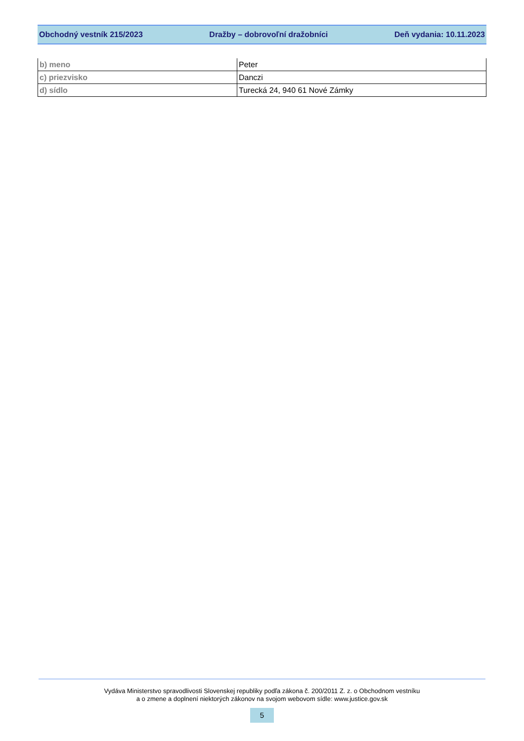Obchodný vestník 215/2023 Dražby – dobrovoľní dražobníci Deň vydania: 10.11.2023
| b) meno | Peter |
| c) priezvisko | Danczi |
| d) sídlo | Turecká 24, 940 61 Nové Zámky |
Vydáva Ministerstvo spravodlivosti Slovenskej republiky podľa zákona č. 200/2011 Z. z. o Obchodnom vestníku
a o zmene a doplnení niektorých zákonov na svojom webovom sídle: www.justice.gov.sk
5